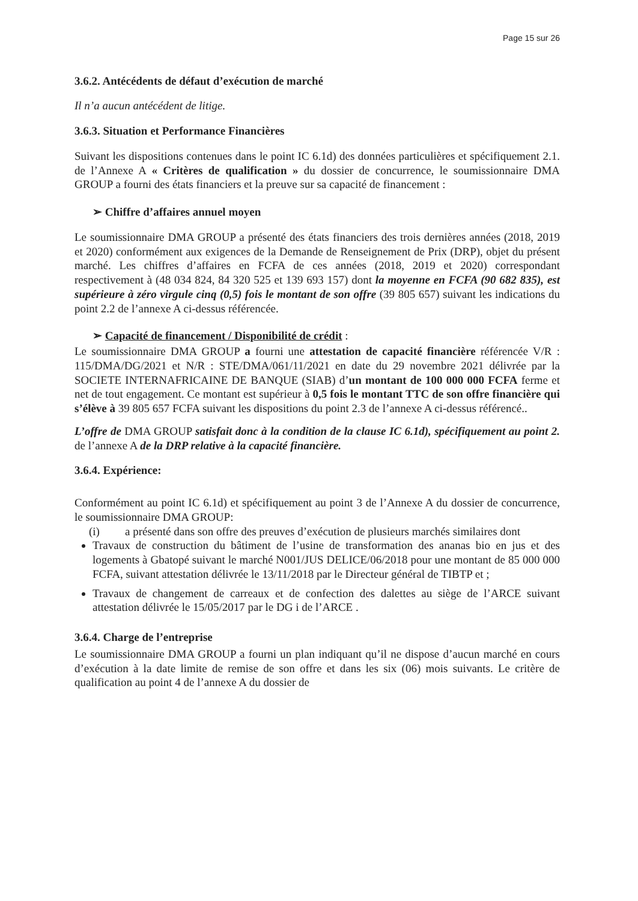Page 15 sur 26
3.6.2. Antécédents de défaut d’exécution de marché
Il n’a aucun antécédent de litige.
3.6.3. Situation et Performance Financières
Suivant les dispositions contenues dans le point IC 6.1d) des données particulières et spécifiquement 2.1. de l’Annexe A « Critères de qualification » du dossier de concurrence, le soumissionnaire DMA GROUP a fourni des états financiers et la preuve sur sa capacité de financement :
➢ Chiffre d’affaires annuel moyen
Le soumissionnaire DMA GROUP a présenté des états financiers des trois dernières années (2018, 2019 et 2020) conformément aux exigences de la Demande de Renseignement de Prix (DRP), objet du présent marché. Les chiffres d’affaires en FCFA de ces années (2018, 2019 et 2020) correspondant respectivement à (48 034 824, 84 320 525 et 139 693 157) dont la moyenne en FCFA (90 682 835), est supérieure à zéro virgule cinq (0,5) fois le montant de son offre (39 805 657) suivant les indications du point 2.2 de l’annexe A ci-dessus référencée.
➢ Capacité de financement / Disponibilité de crédit :
Le soumissionnaire DMA GROUP a fourni une attestation de capacité financière référencée V/R : 115/DMA/DG/2021 et N/R : STE/DMA/061/11/2021 en date du 29 novembre 2021 délivrée par la SOCIETE INTERNAFRICAINE DE BANQUE (SIAB) d’un montant de 100 000 000 FCFA ferme et net de tout engagement. Ce montant est supérieur à 0,5 fois le montant TTC de son offre financière qui s’élève à 39 805 657 FCFA suivant les dispositions du point 2.3 de l’annexe A ci-dessus référencé..
L’offre de DMA GROUP satisfait donc à la condition de la clause IC 6.1d), spécifiquement au point 2. de l’annexe A de la DRP relative à la capacité financière.
3.6.4. Expérience:
Conformément au point IC 6.1d) et spécifiquement au point 3 de l’Annexe A du dossier de concurrence, le soumissionnaire DMA GROUP:
(i) a présenté dans son offre des preuves d’exécution de plusieurs marchés similaires dont
Travaux de construction du bâtiment de l’usine de transformation des ananas bio en jus et des logements à Gbatopé suivant le marché N001/JUS DELICE/06/2018 pour une montant de 85 000 000 FCFA, suivant attestation délivrée le 13/11/2018 par le Directeur général de TIBTP et ;
Travaux de changement de carreaux et de confection des dalettes au siège de l’ARCE suivant attestation délivrée le 15/05/2017 par le DG i de l’ARCE .
3.6.4. Charge de l’entreprise
Le soumissionnaire DMA GROUP a fourni un plan indiquant qu’il ne dispose d’aucun marché en cours d’exécution à la date limite de remise de son offre et dans les six (06) mois suivants. Le critère de qualification au point 4 de l’annexe A du dossier de